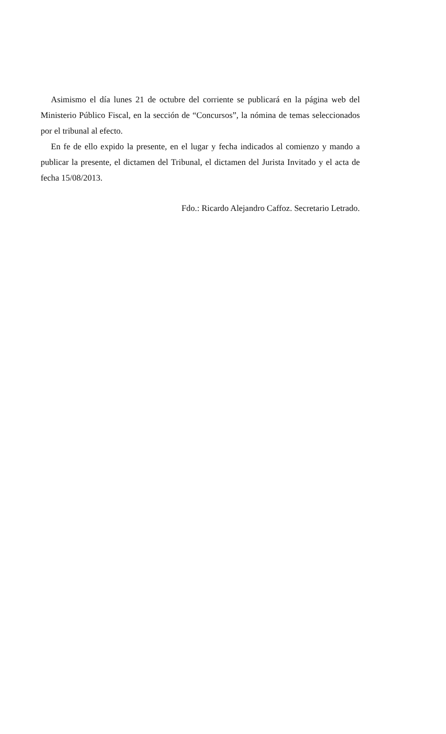Asimismo el día lunes 21 de octubre del corriente se publicará en la página web del Ministerio Público Fiscal, en la sección de “Concursos”, la nómina de temas seleccionados por el tribunal al efecto.
En fe de ello expido la presente, en el lugar y fecha indicados al comienzo y mando a publicar la presente, el dictamen del Tribunal, el dictamen del Jurista Invitado y el acta de fecha 15/08/2013.
Fdo.: Ricardo Alejandro Caffoz. Secretario Letrado.